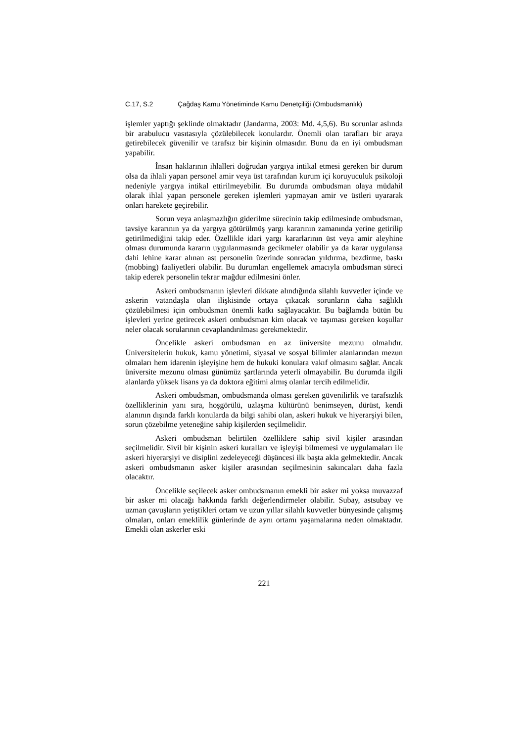C.17, S.2 Çağdaş Kamu Yönetiminde Kamu Denetçiliği (Ombudsmanlık)
işlemler yaptığı şeklinde olmaktadır (Jandarma, 2003: Md. 4,5,6). Bu sorunlar aslında bir arabulucu vasıtasıyla çözülebilecek konulardır. Önemli olan tarafları bir araya getirebilecek güvenilir ve tarafsız bir kişinin olmasıdır. Bunu da en iyi ombudsman yapabilir.
İnsan haklarının ihlalleri doğrudan yargıya intikal etmesi gereken bir durum olsa da ihlali yapan personel amir veya üst tarafından kurum içi koruyuculuk psikoloji nedeniyle yargıya intikal ettirilmeyebilir. Bu durumda ombudsman olaya müdahil olarak ihlal yapan personele gereken işlemleri yapmayan amir ve üstleri uyararak onları harekete geçirebilir.
Sorun veya anlaşmazlığın giderilme sürecinin takip edilmesinde ombudsman, tavsiye kararının ya da yargıya götürülmüş yargı kararının zamanında yerine getirilip getirilmediğini takip eder. Özellikle idari yargı kararlarının üst veya amir aleyhine olması durumunda kararın uygulanmasında gecikmeler olabilir ya da karar uygulansa dahi lehine karar alınan ast personelin üzerinde sonradan yıldırma, bezdirme, baskı (mobbing) faaliyetleri olabilir. Bu durumları engellemek amacıyla ombudsman süreci takip ederek personelin tekrar mağdur edilmesini önler.
Askeri ombudsmanın işlevleri dikkate alındığında silahlı kuvvetler içinde ve askerin vatandaşla olan ilişkisinde ortaya çıkacak sorunların daha sağlıklı çözülebilmesi için ombudsman önemli katkı sağlayacaktır. Bu bağlamda bütün bu işlevleri yerine getirecek askeri ombudsman kim olacak ve taşıması gereken koşullar neler olacak sorularının cevaplandırılması gerekmektedir.
Öncelikle askeri ombudsman en az üniversite mezunu olmalıdır. Üniversitelerin hukuk, kamu yönetimi, siyasal ve sosyal bilimler alanlarından mezun olmaları hem idarenin işleyişine hem de hukuki konulara vakıf olmasını sağlar. Ancak üniversite mezunu olması günümüz şartlarında yeterli olmayabilir. Bu durumda ilgili alanlarda yüksek lisans ya da doktora eğitimi almış olanlar tercih edilmelidir.
Askeri ombudsman, ombudsmanda olması gereken güvenilirlik ve tarafsızlık özelliklerinin yanı sıra, hoşgörülü, uzlaşma kültürünü benimseyen, dürüst, kendi alanının dışında farklı konularda da bilgi sahibi olan, askeri hukuk ve hiyerarşiyi bilen, sorun çözebilme yeteneğine sahip kişilerden seçilmelidir.
Askeri ombudsman belirtilen özelliklere sahip sivil kişiler arasından seçilmelidir. Sivil bir kişinin askeri kuralları ve işleyişi bilmemesi ve uygulamaları ile askeri hiyerarşiyi ve disiplini zedeleyeceği düşüncesi ilk başta akla gelmektedir. Ancak askeri ombudsmanın asker kişiler arasından seçilmesinin sakıncaları daha fazla olacaktır.
Öncelikle seçilecek asker ombudsmanın emekli bir asker mi yoksa muvazzaf bir asker mi olacağı hakkında farklı değerlendirmeler olabilir. Subay, astsubay ve uzman çavuşların yetiştikleri ortam ve uzun yıllar silahlı kuvvetler bünyesinde çalışmış olmaları, onları emeklilik günlerinde de aynı ortamı yaşamalarına neden olmaktadır. Emekli olan askerler eski
221